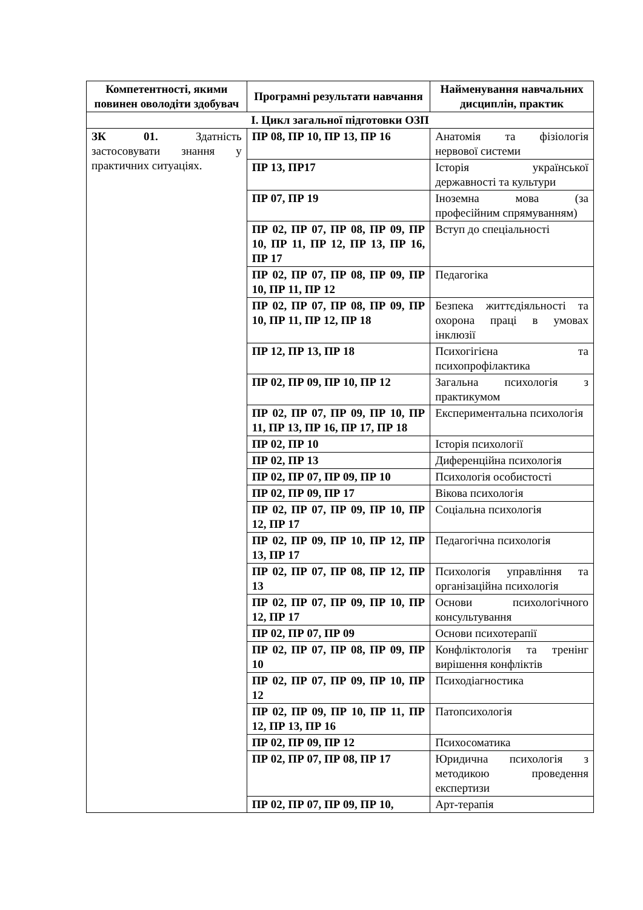| Компетентності, якими повинен оволодіти здобувач | Програмні результати навчання | Найменування навчальних дисциплін, практик |
| --- | --- | --- |
| І. Цикл загальної підготовки ОЗП | | |
| ЗК 01. Здатність застосовувати знання у практичних ситуаціях. | ПР 08, ПР 10, ПР 13, ПР 16 | Анатомія та фізіологія нервової системи |
| | ПР 13, ПР17 | Історія української державності та культури |
| | ПР 07, ПР 19 | Іноземна мова (за професійним спрямуванням) |
| | ПР 02, ПР 07, ПР 08, ПР 09, ПР 10, ПР 11, ПР 12, ПР 13, ПР 16, ПР 17 | Вступ до спеціальності |
| | ПР 02, ПР 07, ПР 08, ПР 09, ПР 10, ПР 11, ПР 12 | Педагогіка |
| | ПР 02, ПР 07, ПР 08, ПР 09, ПР 10, ПР 11, ПР 12, ПР 18 | Безпека життєдіяльності та охорона праці в умовах інклюзії |
| | ПР 12, ПР 13, ПР 18 | Психогігієна та психопрофілактика |
| | ПР 02, ПР 09, ПР 10, ПР 12 | Загальна психологія з практикумом |
| | ПР 02, ПР 07, ПР 09, ПР 10, ПР 11, ПР 13, ПР 16, ПР 17, ПР 18 | Експериментальна психологія |
| | ПР 02, ПР 10 | Історія психології |
| | ПР 02, ПР 13 | Диференційна психологія |
| | ПР 02, ПР 07, ПР 09, ПР 10 | Психологія особистості |
| | ПР 02, ПР 09, ПР 17 | Вікова психологія |
| | ПР 02, ПР 07, ПР 09, ПР 10, ПР 12, ПР 17 | Соціальна психологія |
| | ПР 02, ПР 09, ПР 10, ПР 12, ПР 13, ПР 17 | Педагогічна психологія |
| | ПР 02, ПР 07, ПР 08, ПР 12, ПР 13 | Психологія управління та організаційна психологія |
| | ПР 02, ПР 07, ПР 09, ПР 10, ПР 12, ПР 17 | Основи психологічного консультування |
| | ПР 02, ПР 07, ПР 09 | Основи психотерапії |
| | ПР 02, ПР 07, ПР 08, ПР 09, ПР 10 | Конфліктологія та тренінг вирішення конфліктів |
| | ПР 02, ПР 07, ПР 09, ПР 10, ПР 12 | Психодіагностика |
| | ПР 02, ПР 09, ПР 10, ПР 11, ПР 12, ПР 13, ПР 16 | Патопсихологія |
| | ПР 02, ПР 09, ПР 12 | Психосоматика |
| | ПР 02, ПР 07, ПР 08, ПР 17 | Юридична психологія з методикою проведення експертизи |
| | ПР 02, ПР 07, ПР 09, ПР 10, | Арт-терапія |